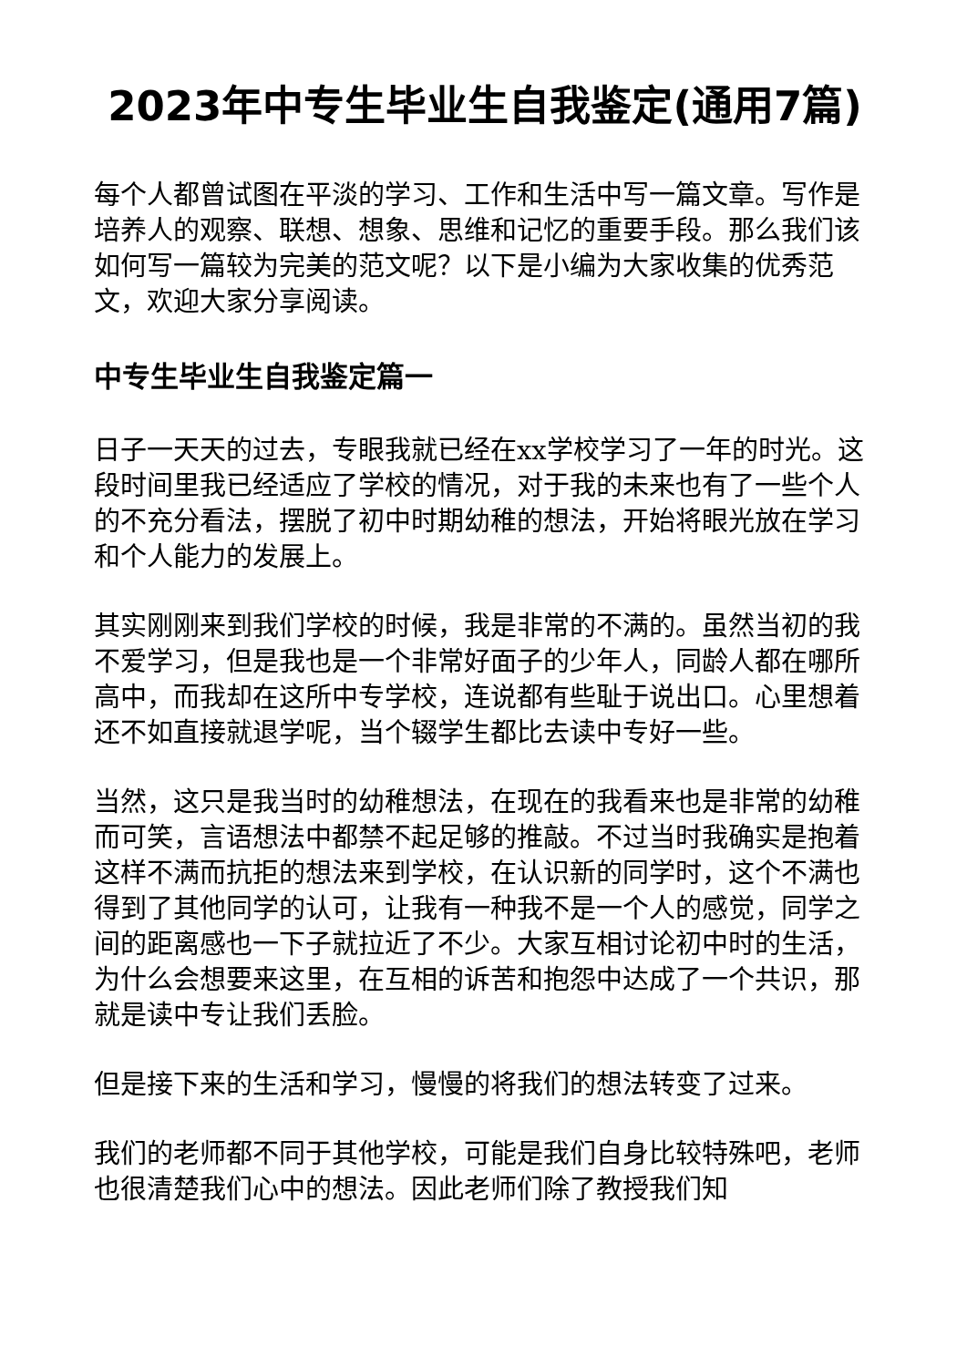2023年中专生毕业生自我鉴定(通用7篇)
每个人都曾试图在平淡的学习、工作和生活中写一篇文章。写作是培养人的观察、联想、想象、思维和记忆的重要手段。那么我们该如何写一篇较为完美的范文呢？以下是小编为大家收集的优秀范文，欢迎大家分享阅读。
中专生毕业生自我鉴定篇一
日子一天天的过去，专眼我就已经在xx学校学习了一年的时光。这段时间里我已经适应了学校的情况，对于我的未来也有了一些个人的不充分看法，摆脱了初中时期幼稚的想法，开始将眼光放在学习和个人能力的发展上。
其实刚刚来到我们学校的时候，我是非常的不满的。虽然当初的我不爱学习，但是我也是一个非常好面子的少年人，同龄人都在哪所高中，而我却在这所中专学校，连说都有些耻于说出口。心里想着还不如直接就退学呢，当个辍学生都比去读中专好一些。
当然，这只是我当时的幼稚想法，在现在的我看来也是非常的幼稚而可笑，言语想法中都禁不起足够的推敲。不过当时我确实是抱着这样不满而抗拒的想法来到学校，在认识新的同学时，这个不满也得到了其他同学的认可，让我有一种我不是一个人的感觉，同学之间的距离感也一下子就拉近了不少。大家互相讨论初中时的生活，为什么会想要来这里，在互相的诉苦和抱怨中达成了一个共识，那就是读中专让我们丢脸。
但是接下来的生活和学习，慢慢的将我们的想法转变了过来。
我们的老师都不同于其他学校，可能是我们自身比较特殊吧，老师也很清楚我们心中的想法。因此老师们除了教授我们知